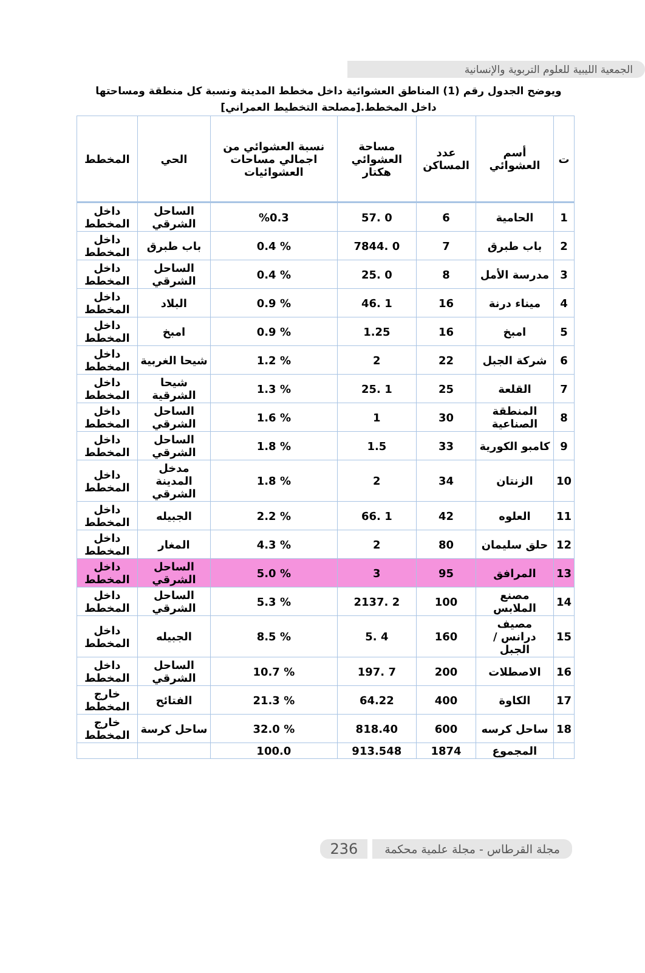الجمعية الليبية للعلوم التربوية والإنسانية
ويوضح الجدول رقم (1) المناطق العشوائية داخل مخطط المدينة ونسبة كل منطقة ومساحتها داخل المخطط.[مصلحة التخطيط العمراني]
| ت | أسم العشوائي | عدد المساكن | مساحة العشوائي هكتار | نسبة العشوائي من اجمالي مساحات العشوائيات | الحي | المخطط |
| --- | --- | --- | --- | --- | --- | --- |
| 1 | الحامية | 6 | 0 .57 | %0.3 | الساحل الشرقي | داخل المخطط |
| 2 | باب طبرق | 7 | 0 .7844 | % 0.4 | باب طبرق | داخل المخطط |
| 3 | مدرسة الأمل | 8 | 0 .25 | % 0.4 | الساحل الشرقي | داخل المخطط |
| 4 | ميناء درنة | 16 | 1 .46 | % 0.9 | البلاد | داخل المخطط |
| 5 | امبخ | 16 | 1.25 | % 0.9 | امبخ | داخل المخطط |
| 6 | شركة الجبل | 22 | 2 | % 1.2 | شيحا الغربية | داخل المخطط |
| 7 | القلعة | 25 | 1 .25 | % 1.3 | شيحا الشرقية | داخل المخطط |
| 8 | المنطقة الصناعية | 30 | 1 | % 1.6 | الساحل الشرقي | داخل المخطط |
| 9 | كامبو الكورية | 33 | 1.5 | % 1.8 | الساحل الشرقي | داخل المخطط |
| 10 | الزنتان | 34 | 2 | % 1.8 | مدخل المدينة الشرقي | داخل المخطط |
| 11 | العلوه | 42 | 1 .66 | % 2.2 | الجبيله | داخل المخطط |
| 12 | حلق سليمان | 80 | 2 | % 4.3 | المغار | داخل المخطط |
| 13 | المرافق | 95 | 3 | % 5.0 | الساحل الشرقي | داخل المخطط |
| 14 | مصنع الملابس | 100 | 2 .2137 | % 5.3 | الساحل الشرقي | داخل المخطط |
| 15 | مصيف درانس / الجبل | 160 | 4 .5 | % 8.5 | الجبيله | داخل المخطط |
| 16 | الاصطلات | 200 | 7 .197 | % 10.7 | الساحل الشرقي | داخل المخطط |
| 17 | الكاوة | 400 | 64.22 | % 21.3 | الفتائح | خارج المخطط |
| 18 | ساحل كرسه | 600 | 818.40 | % 32.0 | ساحل كرسة | خارج المخطط |
| | المجموع | 1874 | 913.548 | 100.0 | | |
مجلة القرطاس - مجلة علمية محكمة 236